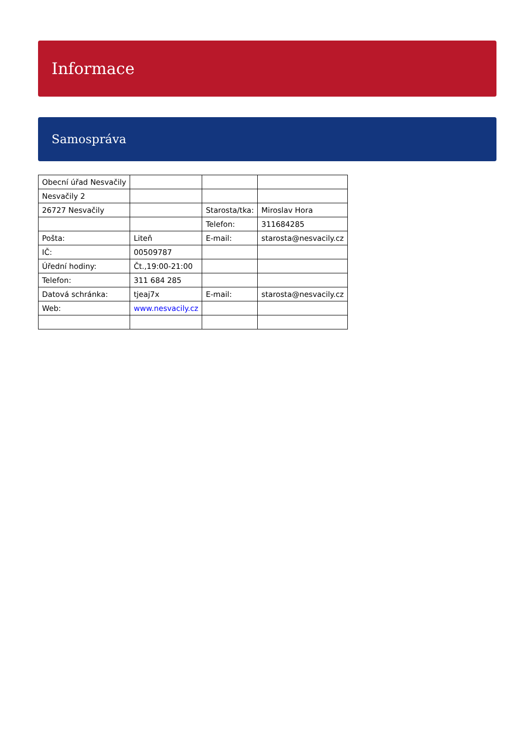Informace
Samospráva
| Obecní úřad Nesvačily | | | |
| Nesvačily 2 | | | |
| 26727 Nesvačily | | Starosta/tka: | Miroslav Hora |
| | | Telefon: | 311684285 |
| Pošta: | Liteň | E-mail: | starosta@nesvacily.cz |
| IČ: | 00509787 | | |
| Úřední hodiny: | Čt.,19:00-21:00 | | |
| Telefon: | 311 684 285 | | |
| Datová schránka: | tjeaj7x | E-mail: | starosta@nesvacily.cz |
| Web: | www.nesvacily.cz | | |